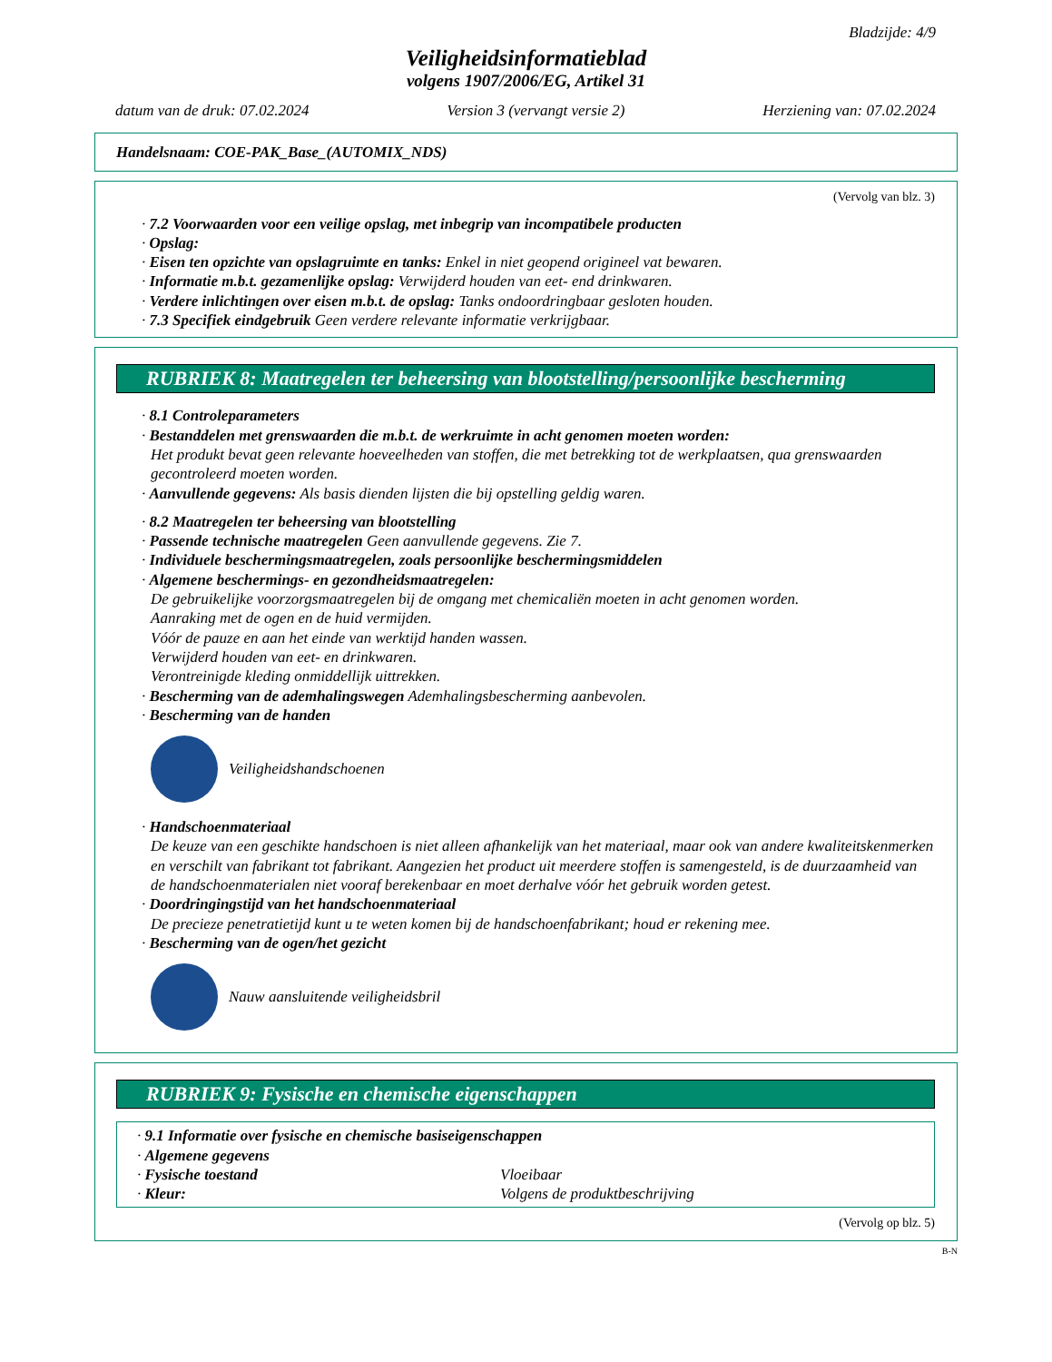Bladzijde: 4/9
Veiligheidsinformatieblad
volgens 1907/2006/EG, Artikel 31
datum van de druk: 07.02.2024 Version 3 (vervangt versie 2) Herziening van: 07.02.2024
Handelsnaam: COE-PAK_Base_(AUTOMIX_NDS)
(Vervolg van blz. 3)
· 7.2 Voorwaarden voor een veilige opslag, met inbegrip van incompatibele producten
· Opslag:
· Eisen ten opzichte van opslagruimte en tanks: Enkel in niet geopend origineel vat bewaren.
· Informatie m.b.t. gezamenlijke opslag: Verwijderd houden van eet- end drinkwaren.
· Verdere inlichtingen over eisen m.b.t. de opslag: Tanks ondoordringbaar gesloten houden.
· 7.3 Specifiek eindgebruik Geen verdere relevante informatie verkrijgbaar.
RUBRIEK 8: Maatregelen ter beheersing van blootstelling/persoonlijke bescherming
· 8.1 Controleparameters
· Bestanddelen met grenswaarden die m.b.t. de werkruimte in acht genomen moeten worden:
Het produkt bevat geen relevante hoeveelheden van stoffen, die met betrekking tot de werkplaatsen, qua grenswaarden gecontroleerd moeten worden.
· Aanvullende gegevens: Als basis dienden lijsten die bij opstelling geldig waren.
· 8.2 Maatregelen ter beheersing van blootstelling
· Passende technische maatregelen Geen aanvullende gegevens. Zie 7.
· Individuele beschermingsmaatregelen, zoals persoonlijke beschermingsmiddelen
· Algemene beschermings- en gezondheidsmaatregelen:
De gebruikelijke voorzorgsmaatregelen bij de omgang met chemicaliën moeten in acht genomen worden.
Aanraking met de ogen en de huid vermijden.
Vóór de pauze en aan het einde van werktijd handen wassen.
Verwijderd houden van eet- en drinkwaren.
Verontreinigde kleding onmiddellijk uittrekken.
· Bescherming van de ademhalingswegen Ademhalingsbescherming aanbevolen.
· Bescherming van de handen
Veiligheidshandschoenen
· Handschoenmateriaal
De keuze van een geschikte handschoen is niet alleen afhankelijk van het materiaal, maar ook van andere kwaliteitskenmerken en verschilt van fabrikant tot fabrikant. Aangezien het product uit meerdere stoffen is samengesteld, is de duurzaamheid van de handschoenmaterialen niet vooraf berekenbaar en moet derhalve vóór het gebruik worden getest.
· Doordringingstijd van het handschoenmateriaal
De precieze penetratietijd kunt u te weten komen bij de handschoenfabrikant; houd er rekening mee.
· Bescherming van de ogen/het gezicht
Nauw aansluitende veiligheidsbril
RUBRIEK 9: Fysische en chemische eigenschappen
· 9.1 Informatie over fysische en chemische basiseigenschappen
· Algemene gegevens
· Fysische toestand Vloeibaar
· Kleur: Volgens de produktbeschrijving
(Vervolg op blz. 5)
B-N